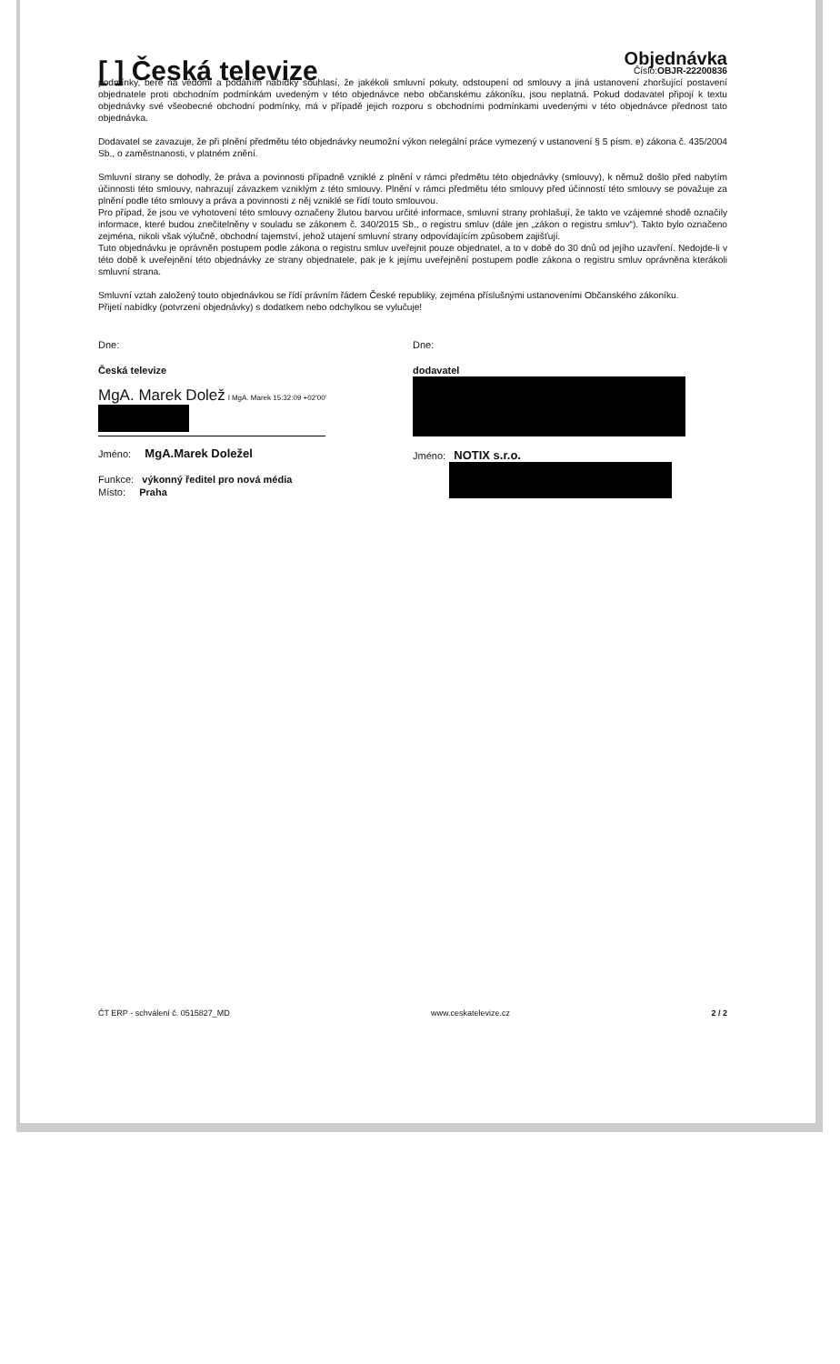[ ] Česká televize
Objednávka
Číslo:OBJR-22200836
podmínky, bere na vědomí a podáním nabídky souhlasí, že jakékoli smluvní pokuty, odstoupení od smlouvy a jiná ustanovení zhoršující postavení objednatele proti obchodním podmínkám uvedeným v této objednávce nebo občanskému zákoníku, jsou neplatná. Pokud dodavatel připojí k textu objednávky své všeobecné obchodní podmínky, má v případě jejich rozporu s obchodními podmínkami uvedenými v této objednávce přednost tato objednávka.
Dodavatel se zavazuje, že při plnění předmětu této objednávky neumožní výkon nelegální práce vymezený v ustanovení § 5 písm. e) zákona č. 435/2004 Sb., o zaměstnanosti, v platném znění.
Smluvní strany se dohodly, že práva a povinnosti případně vzniklé z plnění v rámci předmětu této objednávky (smlouvy), k němuž došlo před nabytím účinnosti této smlouvy, nahrazují závazkem vzniklým z této smlouvy. Plnění v rámci předmětu této smlouvy před účinností této smlouvy se považuje za plnění podle této smlouvy a práva a povinnosti z něj vzniklé se řídí touto smlouvou.
Pro případ, že jsou ve vyhotovení této smlouvy označeny žlutou barvou určité informace, smluvní strany prohlašují, že takto ve vzájemné shodě označily informace, které budou znečitelněny v souladu se zákonem č. 340/2015 Sb., o registru smluv (dále jen „zákon o registru smluv“). Takto bylo označeno zejména, nikoli však výlučně, obchodní tajemství, jehož utajení smluvní strany odpovídajícím způsobem zajišťují.
Tuto objednávku je oprávněn postupem podle zákona o registru smluv uveřejnit pouze objednatel, a to v době do 30 dnů od jejího uzavření. Nedojde-li v této době k uveřejnění této objednávky ze strany objednatele, pak je k jejímu uveřejnění postupem podle zákona o registru smluv oprávněna kterákoli smluvní strana.
Smluvní vztah založený touto objednávkou se řídí právním řádem České republiky, zejména příslušnými ustanoveními Občanského zákoníku.
Přijetí nabídky (potvrzení objednávky) s dodatkem nebo odchylkou se vylučuje!
Dne:
Česká televize
MgA. Marek Dolež l MgA. Marek 15:32:09 +02'00'
Jméno: MgA.Marek Doležel
Funkce: výkonný ředitel pro nová média
Místo: Praha
Dne:
dodavatel
Jméno: NOTIX s.r.o.
ČT ERP - schválení č. 0515827_MD www.ceskatelevize.cz 2 / 2